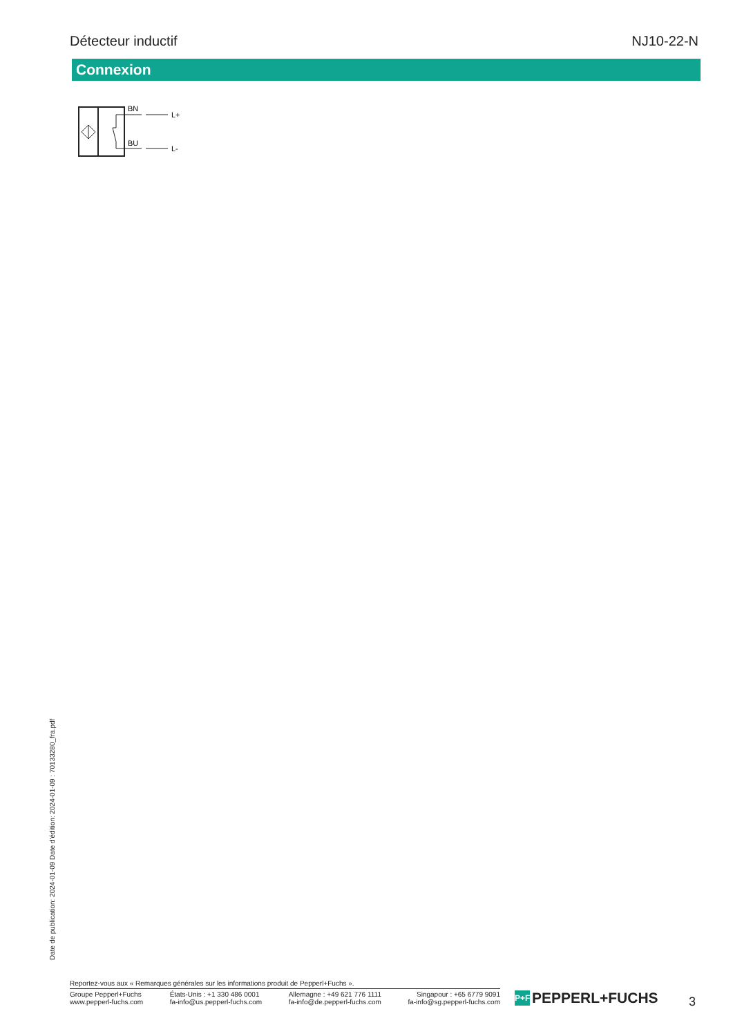Détecteur inductif NJ10-22-N
Connexion
BN
BU
L+
L-
Date de publication: 2024-01-09 Date d'édition: 2024-01-09 : 70133280_fra.pdf
Reportez-vous aux « Remarques générales sur les informations produit de Pepperl+Fuchs ».
Groupe Pepperl+Fuchs
www.pepperl-fuchs.com
États-Unis : +1 330 486 0001
fa-info@us.pepperl-fuchs.com
Allemagne : +49 621 776 1111
fa-info@de.pepperl-fuchs.com
Singapour : +65 6779 9091
fa-info@sg.pepperl-fuchs.com
P+F PEPPERL+FUCHS 3